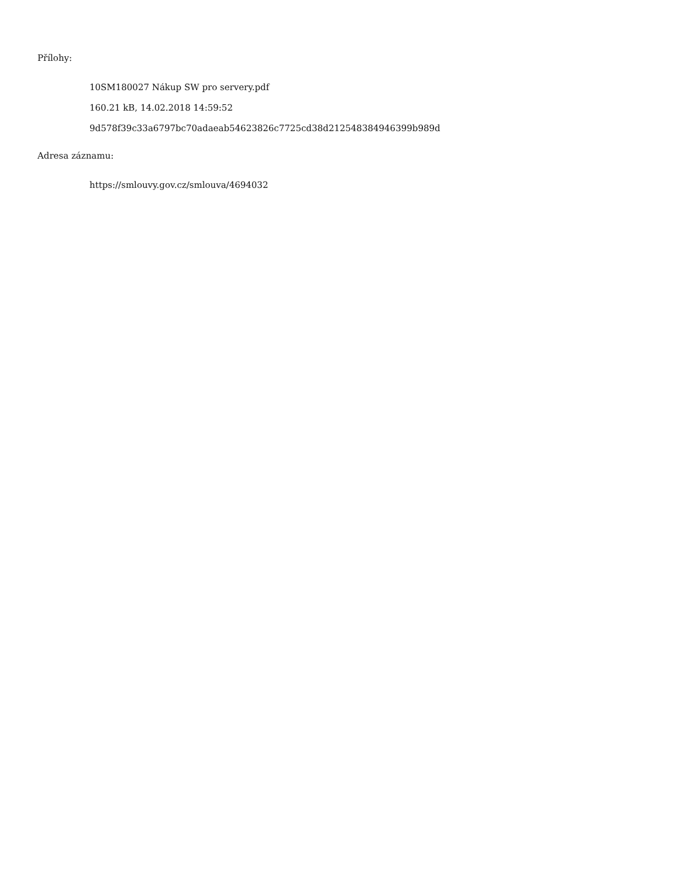Přílohy:
10SM180027 Nákup SW pro servery.pdf
160.21 kB, 14.02.2018 14:59:52
9d578f39c33a6797bc70adaeab54623826c7725cd38d212548384946399b989d
Adresa záznamu:
https://smlouvy.gov.cz/smlouva/4694032